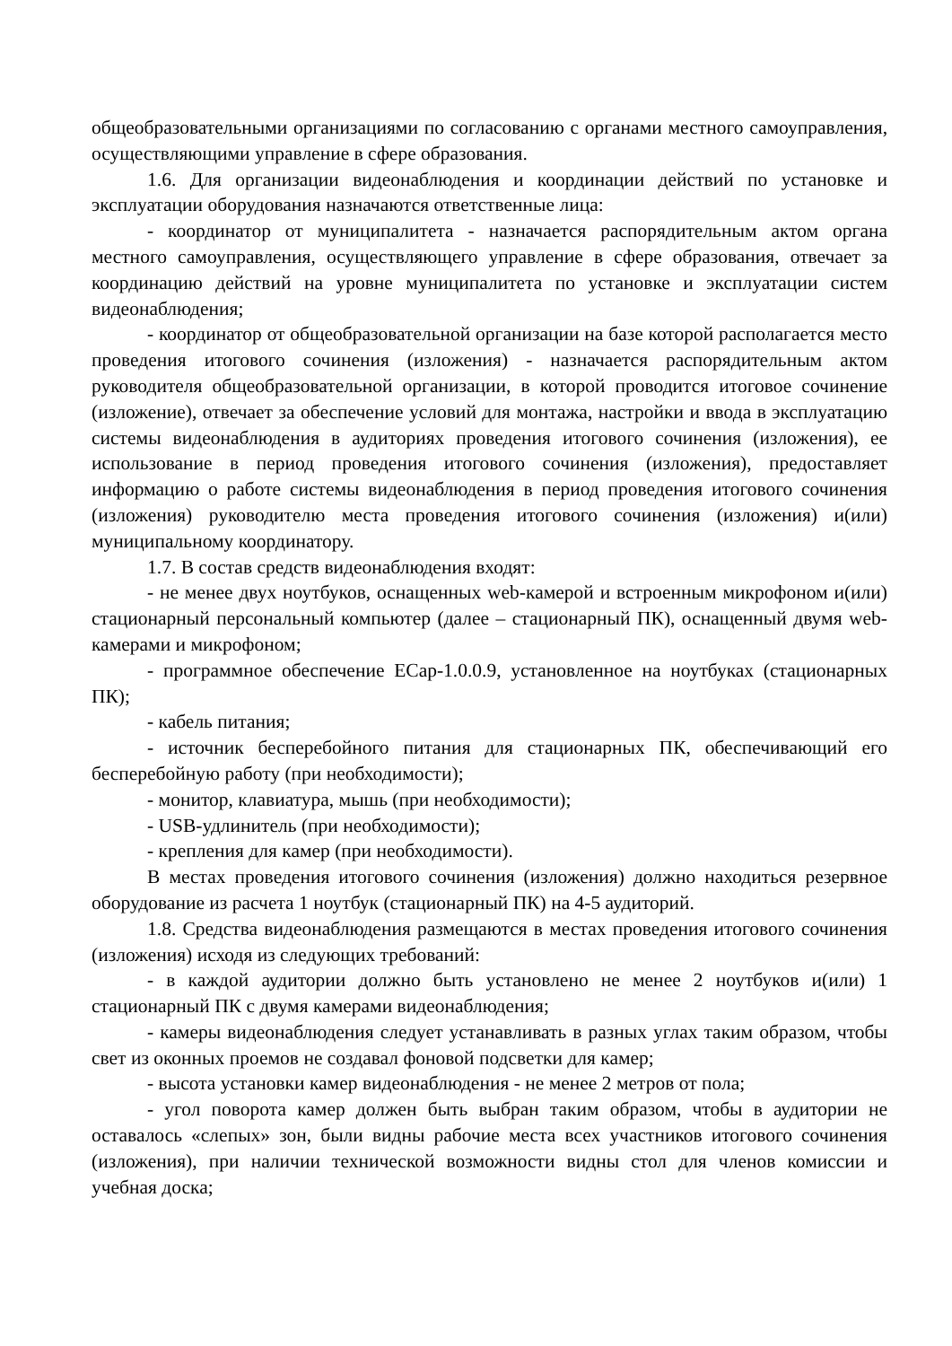общеобразовательными организациями по согласованию с органами местного самоуправления, осуществляющими управление в сфере образования.
1.6. Для организации видеонаблюдения и координации действий по установке и эксплуатации оборудования назначаются ответственные лица:
- координатор от муниципалитета - назначается распорядительным актом органа местного самоуправления, осуществляющего управление в сфере образования, отвечает за координацию действий на уровне муниципалитета по установке и эксплуатации систем видеонаблюдения;
- координатор от общеобразовательной организации на базе которой располагается место проведения итогового сочинения (изложения) - назначается распорядительным актом руководителя общеобразовательной организации, в которой проводится итоговое сочинение (изложение), отвечает за обеспечение условий для монтажа, настройки и ввода в эксплуатацию системы видеонаблюдения в аудиториях проведения итогового сочинения (изложения), ее использование в период проведения итогового сочинения (изложения), предоставляет информацию о работе системы видеонаблюдения в период проведения итогового сочинения (изложения) руководителю места проведения итогового сочинения (изложения) и(или) муниципальному координатору.
1.7. В состав средств видеонаблюдения входят:
- не менее двух ноутбуков, оснащенных web-камерой и встроенным микрофоном и(или) стационарный персональный компьютер (далее – стационарный ПК), оснащенный двумя web-камерами и микрофоном;
- программное обеспечение ECap-1.0.0.9, установленное на ноутбуках (стационарных ПК);
- кабель питания;
- источник бесперебойного питания для стационарных ПК, обеспечивающий его бесперебойную работу (при необходимости);
- монитор, клавиатура, мышь (при необходимости);
- USB-удлинитель (при необходимости);
- крепления для камер (при необходимости).
В местах проведения итогового сочинения (изложения) должно находиться резервное оборудование из расчета 1 ноутбук (стационарный ПК) на 4-5 аудиторий.
1.8. Средства видеонаблюдения размещаются в местах проведения итогового сочинения (изложения) исходя из следующих требований:
- в каждой аудитории должно быть установлено не менее 2 ноутбуков и(или) 1 стационарный ПК с двумя камерами видеонаблюдения;
- камеры видеонаблюдения следует устанавливать в разных углах таким образом, чтобы свет из оконных проемов не создавал фоновой подсветки для камер;
- высота установки камер видеонаблюдения - не менее 2 метров от пола;
- угол поворота камер должен быть выбран таким образом, чтобы в аудитории не оставалось «слепых» зон, были видны рабочие места всех участников итогового сочинения (изложения), при наличии технической возможности видны стол для членов комиссии и учебная доска;